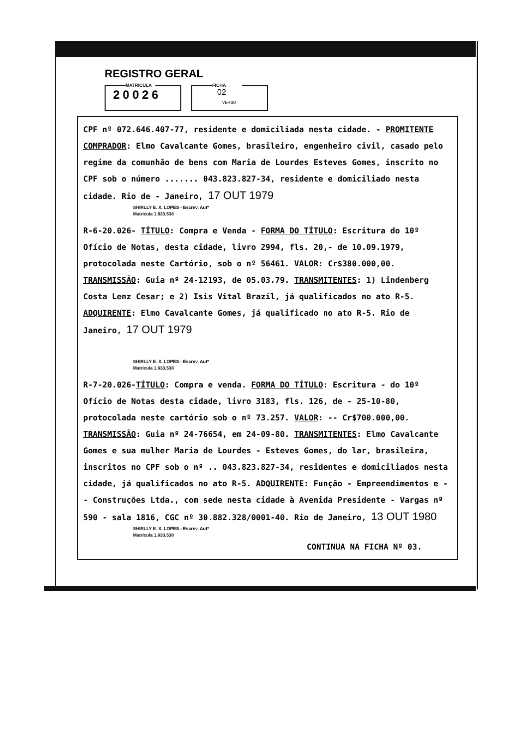REGISTRO GERAL
MATRÍCULA
20026
FICHA
02
VERSO
CPF nº 072.646.407-77, residente e domiciliada nesta cidade. - PROMITENTE COMPRADOR: Elmo Cavalcante Gomes, brasileiro, engenheiro civil, casado pelo regime da comunhão de bens com Maria de Lourdes Esteves Gomes, inscrito no CPF sob o número ....... 043.823.827-34, residente e domiciliado nesta cidade. Rio de - Janeiro, 17 OUT 1979
SHIRLLY E. X. LOPES - Escrev. Autº
Matrícula 1.633.538
R-6-20.026- TÍTULO: Compra e Venda - FORMA DO TÍTULO: Escritura do 10º Ofício de Notas, desta cidade, livro 2994, fls. 20,- de 10.09.1979, protocolada neste Cartório, sob o nº 56461. VALOR: Cr$380.000,00. TRANSMISSÃO: Guia nº 24-12193, de 05.03.79. TRANSMITENTES: 1) Lindenberg Costa Lenz Cesar; e 2) Isis Vital Brazil, já qualificados no ato R-5. ADQUIRENTE: Elmo Cavalcante Gomes, já qualificado no ato R-5. Rio de Janeiro, 17 OUT 1979
SHIRLLY E. X. LOPES - Escrev. Autº
Matrícula 1.633.538
R-7-20.026-TÍTULO: Compra e venda. FORMA DO TÍTULO: Escritura - do 10º Ofício de Notas desta cidade, livro 3183, fls. 126, de - 25-10-80, protocolada neste cartório sob o nº 73.257. VALOR: -- Cr$700.000,00. TRANSMISSÃO: Guia nº 24-76654, em 24-09-80. TRANSMITENTES: Elmo Cavalcante Gomes e sua mulher Maria de Lourdes - Esteves Gomes, do lar, brasileira, inscritos no CPF sob o nº .. 043.823.827-34, residentes e domiciliados nesta cidade, já qualificados no ato R-5. ADQUIRENTE: Função - Empreendimentos e -- Construções Ltda., com sede nesta cidade à Avenida Presidente - Vargas nº 590 - sala 1816, CGC nº 30.882.328/0001-40. Rio de Janeiro, 13 OUT 1980
SHIRLLY E. X. LOPES - Escrev. Autº
Matrícula 1.633.538
CONTINUA NA FICHA Nº 03.